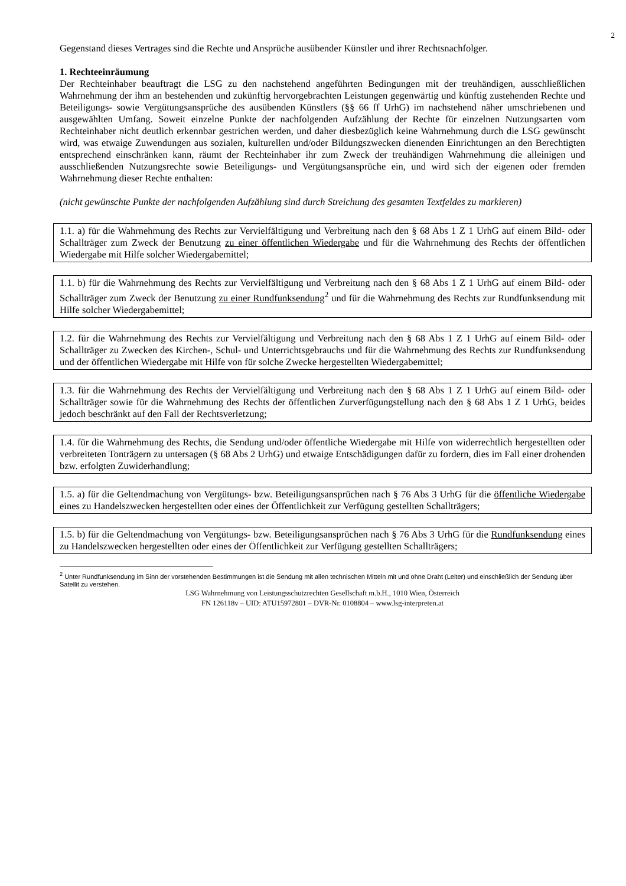2
Gegenstand dieses Vertrages sind die Rechte und Ansprüche ausübender Künstler und ihrer Rechtsnachfolger.
1. Rechteeinräumung
Der Rechteinhaber beauftragt die LSG zu den nachstehend angeführten Bedingungen mit der treuhändigen, ausschließlichen Wahrnehmung der ihm an bestehenden und zukünftig hervorgebrachten Leistungen gegenwärtig und künftig zustehenden Rechte und Beteiligungs- sowie Vergütungsansprüche des ausübenden Künstlers (§§ 66 ff UrhG) im nachstehend näher umschriebenen und ausgewählten Umfang. Soweit einzelne Punkte der nachfolgenden Aufzählung der Rechte für einzelnen Nutzungsarten vom Rechteinhaber nicht deutlich erkennbar gestrichen werden, und daher diesbezüglich keine Wahrnehmung durch die LSG gewünscht wird, was etwaige Zuwendungen aus sozialen, kulturellen und/oder Bildungszwecken dienenden Einrichtungen an den Berechtigten entsprechend einschränken kann, räumt der Rechteinhaber ihr zum Zweck der treuhändigen Wahrnehmung die alleinigen und ausschließenden Nutzungsrechte sowie Beteiligungs- und Vergütungsansprüche ein, und wird sich der eigenen oder fremden Wahrnehmung dieser Rechte enthalten:
(nicht gewünschte Punkte der nachfolgenden Aufzählung sind durch Streichung des gesamten Textfeldes zu markieren)
1.1. a) für die Wahrnehmung des Rechts zur Vervielfältigung und Verbreitung nach den § 68 Abs 1 Z 1 UrhG auf einem Bild- oder Schallträger zum Zweck der Benutzung zu einer öffentlichen Wiedergabe und für die Wahrnehmung des Rechts der öffentlichen Wiedergabe mit Hilfe solcher Wiedergabemittel;
1.1. b) für die Wahrnehmung des Rechts zur Vervielfältigung und Verbreitung nach den § 68 Abs 1 Z 1 UrhG auf einem Bild- oder Schallträger zum Zweck der Benutzung zu einer Rundfunksendung<sup>2</sup> und für die Wahrnehmung des Rechts zur Rundfunksendung mit Hilfe solcher Wiedergabemittel;
1.2. für die Wahrnehmung des Rechts zur Vervielfältigung und Verbreitung nach den § 68 Abs 1 Z 1 UrhG auf einem Bild- oder Schallträger zu Zwecken des Kirchen-, Schul- und Unterrichtsgebrauchs und für die Wahrnehmung des Rechts zur Rundfunksendung und der öffentlichen Wiedergabe mit Hilfe von für solche Zwecke hergestellten Wiedergabemittel;
1.3. für die Wahrnehmung des Rechts der Vervielfältigung und Verbreitung nach den § 68 Abs 1 Z 1 UrhG auf einem Bild- oder Schallträger sowie für die Wahrnehmung des Rechts der öffentlichen Zurverfügungstellung nach den § 68 Abs 1 Z 1 UrhG, beides jedoch beschränkt auf den Fall der Rechtsverletzung;
1.4. für die Wahrnehmung des Rechts, die Sendung und/oder öffentliche Wiedergabe mit Hilfe von widerrechtlich hergestellten oder verbreiteten Tonträgern zu untersagen (§ 68 Abs 2 UrhG) und etwaige Entschädigungen dafür zu fordern, dies im Fall einer drohenden bzw. erfolgten Zuwiderhandlung;
1.5. a) für die Geltendmachung von Vergütungs- bzw. Beteiligungsansprüchen nach § 76 Abs 3 UrhG für die öffentliche Wiedergabe eines zu Handelszwecken hergestellten oder eines der Öffentlichkeit zur Verfügung gestellten Schallträgers;
1.5. b) für die Geltendmachung von Vergütungs- bzw. Beteiligungsansprüchen nach § 76 Abs 3 UrhG für die Rundfunksendung eines zu Handelszwecken hergestellten oder eines der Öffentlichkeit zur Verfügung gestellten Schallträgers;
<sup>2</sup> Unter Rundfunksendung im Sinn der vorstehenden Bestimmungen ist die Sendung mit allen technischen Mitteln mit und ohne Draht (Leiter) und einschließlich der Sendung über Satellit zu verstehen.
LSG Wahrnehmung von Leistungsschutzrechten Gesellschaft m.b.H., 1010 Wien, Österreich
FN 126118v – UID: ATU15972801 – DVR-Nr. 0108804 – www.lsg-interpreten.at